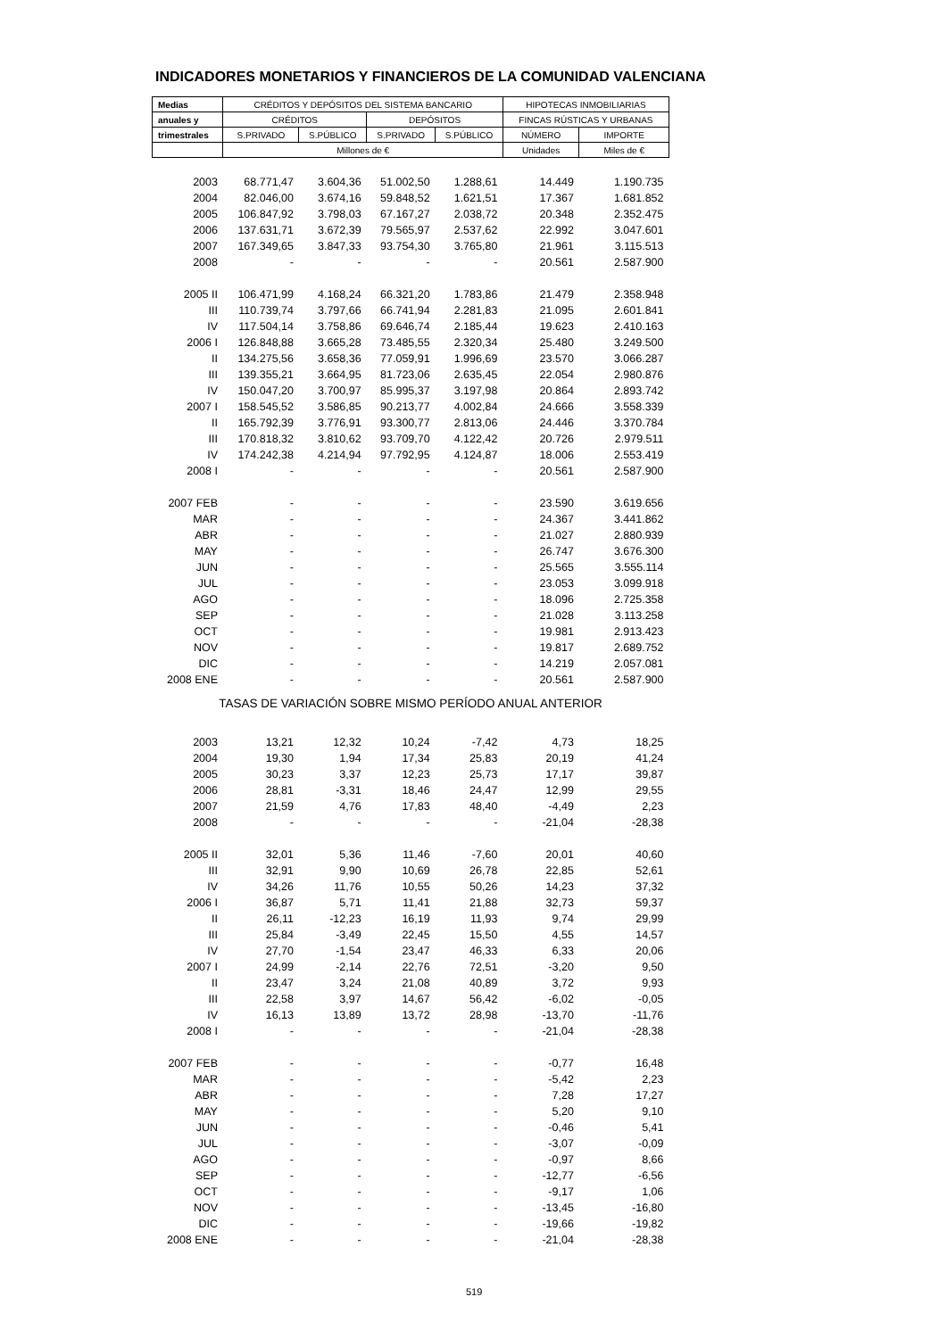INDICADORES MONETARIOS Y FINANCIEROS DE LA COMUNIDAD VALENCIANA
| Medias | CRÉDITOS Y DEPÓSITOS DEL SISTEMA BANCARIO | | | | HIPOTECAS INMOBILIARIAS | |
| --- | --- | --- | --- | --- | --- | --- |
| anuales y | CRÉDITOS | | DEPÓSITOS | | FINCAS RÚSTICAS Y URBANAS | |
| trimestrales | S.PRIVADO | S.PÚBLICO | S.PRIVADO | S.PÚBLICO | NÚMERO | IMPORTE |
| | Millones de € | | | | Unidades | Miles de € |
| 2003 | 68.771,47 | 3.604,36 | 51.002,50 | 1.288,61 | 14.449 | 1.190.735 |
| 2004 | 82.046,00 | 3.674,16 | 59.848,52 | 1.621,51 | 17.367 | 1.681.852 |
| 2005 | 106.847,92 | 3.798,03 | 67.167,27 | 2.038,72 | 20.348 | 2.352.475 |
| 2006 | 137.631,71 | 3.672,39 | 79.565,97 | 2.537,62 | 22.992 | 3.047.601 |
| 2007 | 167.349,65 | 3.847,33 | 93.754,30 | 3.765,80 | 21.961 | 3.115.513 |
| 2008 | - | - | - | - | 20.561 | 2.587.900 |
| 2005 II | 106.471,99 | 4.168,24 | 66.321,20 | 1.783,86 | 21.479 | 2.358.948 |
| III | 110.739,74 | 3.797,66 | 66.741,94 | 2.281,83 | 21.095 | 2.601.841 |
| IV | 117.504,14 | 3.758,86 | 69.646,74 | 2.185,44 | 19.623 | 2.410.163 |
| 2006 I | 126.848,88 | 3.665,28 | 73.485,55 | 2.320,34 | 25.480 | 3.249.500 |
| II | 134.275,56 | 3.658,36 | 77.059,91 | 1.996,69 | 23.570 | 3.066.287 |
| III | 139.355,21 | 3.664,95 | 81.723,06 | 2.635,45 | 22.054 | 2.980.876 |
| IV | 150.047,20 | 3.700,97 | 85.995,37 | 3.197,98 | 20.864 | 2.893.742 |
| 2007 I | 158.545,52 | 3.586,85 | 90.213,77 | 4.002,84 | 24.666 | 3.558.339 |
| II | 165.792,39 | 3.776,91 | 93.300,77 | 2.813,06 | 24.446 | 3.370.784 |
| III | 170.818,32 | 3.810,62 | 93.709,70 | 4.122,42 | 20.726 | 2.979.511 |
| IV | 174.242,38 | 4.214,94 | 97.792,95 | 4.124,87 | 18.006 | 2.553.419 |
| 2008 I | - | - | - | - | 20.561 | 2.587.900 |
| 2007 FEB | - | - | - | - | 23.590 | 3.619.656 |
| MAR | - | - | - | - | 24.367 | 3.441.862 |
| ABR | - | - | - | - | 21.027 | 2.880.939 |
| MAY | - | - | - | - | 26.747 | 3.676.300 |
| JUN | - | - | - | - | 25.565 | 3.555.114 |
| JUL | - | - | - | - | 23.053 | 3.099.918 |
| AGO | - | - | - | - | 18.096 | 2.725.358 |
| SEP | - | - | - | - | 21.028 | 3.113.258 |
| OCT | - | - | - | - | 19.981 | 2.913.423 |
| NOV | - | - | - | - | 19.817 | 2.689.752 |
| DIC | - | - | - | - | 14.219 | 2.057.081 |
| 2008 ENE | - | - | - | - | 20.561 | 2.587.900 |
| TASAS DE VARIACIÓN SOBRE MISMO PERÍODO ANUAL ANTERIOR | | | | | | |
| 2003 | 13,21 | 12,32 | 10,24 | -7,42 | 4,73 | 18,25 |
| 2004 | 19,30 | 1,94 | 17,34 | 25,83 | 20,19 | 41,24 |
| 2005 | 30,23 | 3,37 | 12,23 | 25,73 | 17,17 | 39,87 |
| 2006 | 28,81 | -3,31 | 18,46 | 24,47 | 12,99 | 29,55 |
| 2007 | 21,59 | 4,76 | 17,83 | 48,40 | -4,49 | 2,23 |
| 2008 | - | - | - | - | -21,04 | -28,38 |
| 2005 II | 32,01 | 5,36 | 11,46 | -7,60 | 20,01 | 40,60 |
| III | 32,91 | 9,90 | 10,69 | 26,78 | 22,85 | 52,61 |
| IV | 34,26 | 11,76 | 10,55 | 50,26 | 14,23 | 37,32 |
| 2006 I | 36,87 | 5,71 | 11,41 | 21,88 | 32,73 | 59,37 |
| II | 26,11 | -12,23 | 16,19 | 11,93 | 9,74 | 29,99 |
| III | 25,84 | -3,49 | 22,45 | 15,50 | 4,55 | 14,57 |
| IV | 27,70 | -1,54 | 23,47 | 46,33 | 6,33 | 20,06 |
| 2007 I | 24,99 | -2,14 | 22,76 | 72,51 | -3,20 | 9,50 |
| II | 23,47 | 3,24 | 21,08 | 40,89 | 3,72 | 9,93 |
| III | 22,58 | 3,97 | 14,67 | 56,42 | -6,02 | -0,05 |
| IV | 16,13 | 13,89 | 13,72 | 28,98 | -13,70 | -11,76 |
| 2008 I | - | - | - | - | -21,04 | -28,38 |
| 2007 FEB | - | - | - | - | -0,77 | 16,48 |
| MAR | - | - | - | - | -5,42 | 2,23 |
| ABR | - | - | - | - | 7,28 | 17,27 |
| MAY | - | - | - | - | 5,20 | 9,10 |
| JUN | - | - | - | - | -0,46 | 5,41 |
| JUL | - | - | - | - | -3,07 | -0,09 |
| AGO | - | - | - | - | -0,97 | 8,66 |
| SEP | - | - | - | - | -12,77 | -6,56 |
| OCT | - | - | - | - | -9,17 | 1,06 |
| NOV | - | - | - | - | -13,45 | -16,80 |
| DIC | - | - | - | - | -19,66 | -19,82 |
| 2008 ENE | - | - | - | - | -21,04 | -28,38 |
519